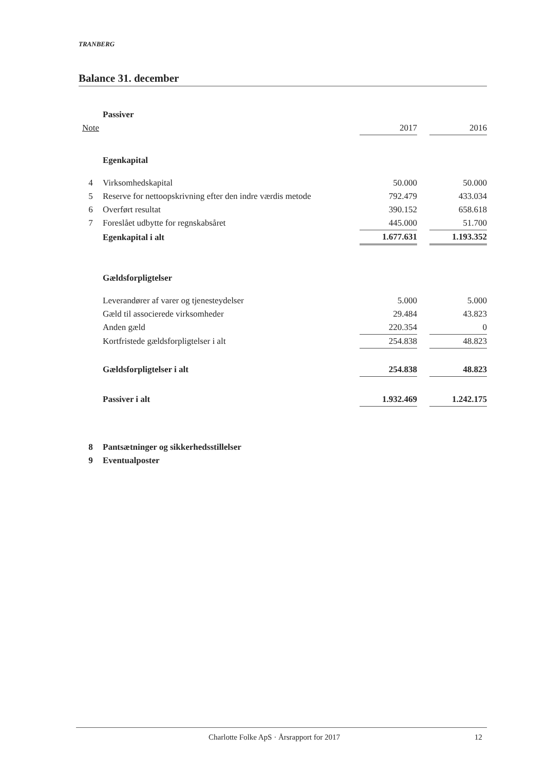TRANBERG
Balance 31. december
| | Passiver | | | |
| Note | | 2017 | | 2016 |
| | Egenkapital | | | |
| 4 | Virksomhedskapital | 50.000 | | 50.000 |
| 5 | Reserve for nettoopskrivning efter den indre værdis metode | 792.479 | | 433.034 |
| 6 | Overført resultat | 390.152 | | 658.618 |
| 7 | Foreslået udbytte for regnskabsåret | 445.000 | | 51.700 |
| | Egenkapital i alt | 1.677.631 | | 1.193.352 |
| | Gældsforpligtelser | | | |
| | Leverandører af varer og tjenesteydelser | 5.000 | | 5.000 |
| | Gæld til associerede virksomheder | 29.484 | | 43.823 |
| | Anden gæld | 220.354 | | 0 |
| | Kortfristede gældsforpligtelser i alt | 254.838 | | 48.823 |
| | Gældsforpligtelser i alt | 254.838 | | 48.823 |
| | Passiver i alt | 1.932.469 | | 1.242.175 |
| 8 | Pantsætninger og sikkerhedsstillelser | | | |
| 9 | Eventualposter | | | |
Charlotte Folke ApS · Årsrapport for 2017 12